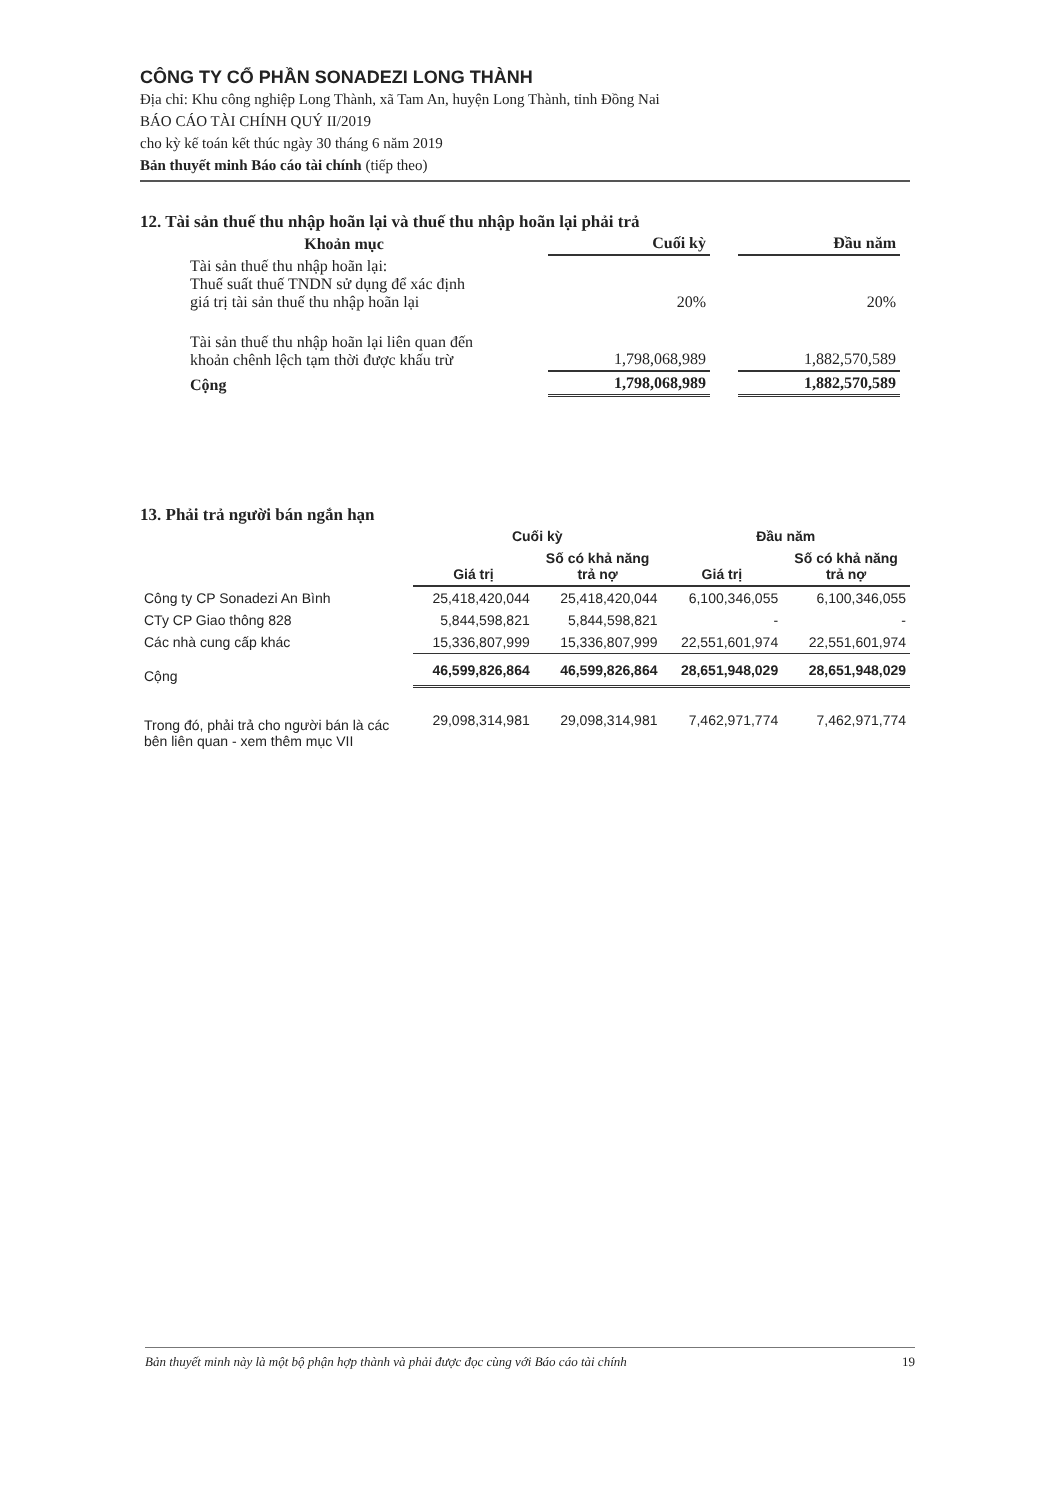CÔNG TY CỔ PHẦN SONADEZI LONG THÀNH
Địa chỉ: Khu công nghiệp Long Thành, xã Tam An, huyện Long Thành, tỉnh Đồng Nai
BÁO CÁO TÀI CHÍNH QUÝ II/2019
cho kỳ kế toán kết thúc ngày 30 tháng 6 năm 2019
Bản thuyết minh Báo cáo tài chính (tiếp theo)
12. Tài sản thuế thu nhập hoãn lại và thuế thu nhập hoãn lại phải trả
| Khoản mục | Cuối kỳ | | Đầu năm |
| Tài sản thuế thu nhập hoãn lại: Thuế suất thuế TNDN sử dụng để xác định giá trị tài sản thuế thu nhập hoãn lại | 20% | | 20% |
| Tài sản thuế thu nhập hoãn lại liên quan đến khoản chênh lệch tạm thời được khấu trừ | 1,798,068,989 | | 1,882,570,589 |
| Cộng | 1,798,068,989 | | 1,882,570,589 |
13. Phải trả người bán ngắn hạn
| | Cuối kỳ | | Đầu năm | |
| --- | --- | --- | --- | --- |
| | Giá trị | Số có khả năng trả nợ | Giá trị | Số có khả năng trả nợ |
| Công ty CP Sonadezi An Bình | 25,418,420,044 | 25,418,420,044 | 6,100,346,055 | 6,100,346,055 |
| CTy CP Giao thông 828 | 5,844,598,821 | 5,844,598,821 | - | - |
| Các nhà cung cấp khác | 15,336,807,999 | 15,336,807,999 | 22,551,601,974 | 22,551,601,974 |
| Cộng | 46,599,826,864 | 46,599,826,864 | 28,651,948,029 | 28,651,948,029 |
| Trong đó, phải trả cho người bán là các bên liên quan - xem thêm mục VII | 29,098,314,981 | 29,098,314,981 | 7,462,971,774 | 7,462,971,774 |
Bản thuyết minh này là một bộ phận hợp thành và phải được đọc cùng với Báo cáo tài chính 19